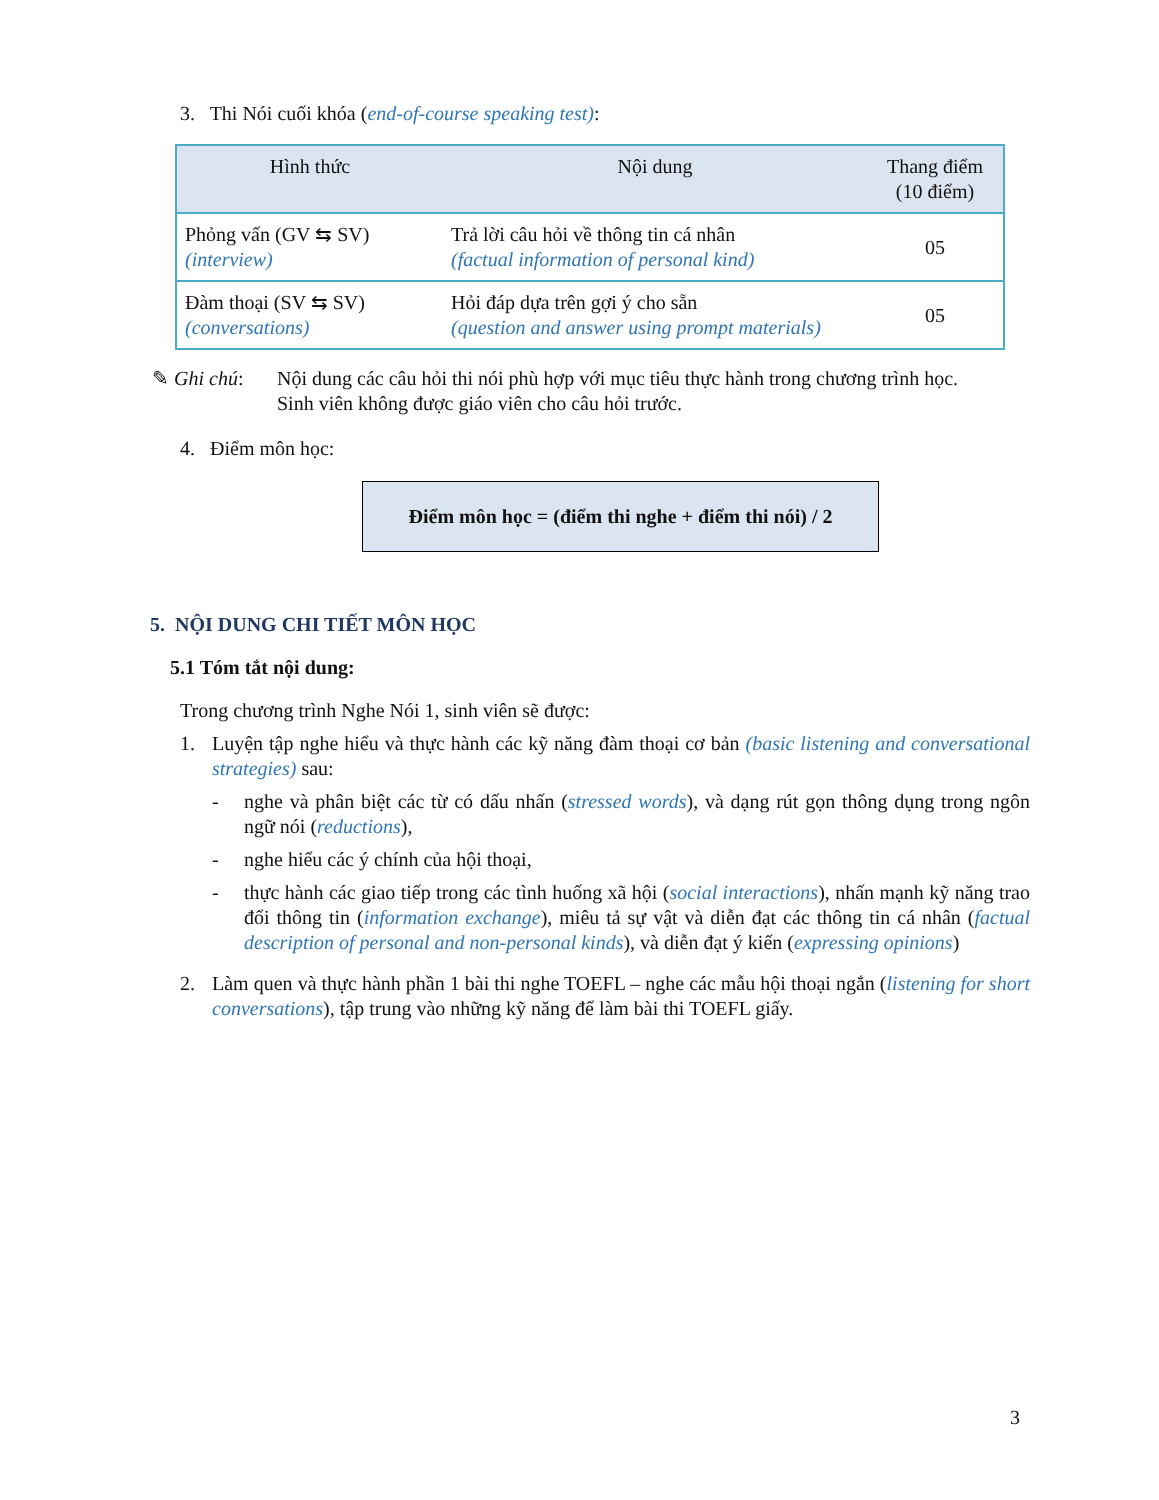3. Thi Nói cuối khóa (end-of-course speaking test):
| Hình thức | Nội dung | Thang điểm (10 điểm) |
| --- | --- | --- |
| Phỏng vấn (GV ⇆ SV) (interview) | Trả lời câu hỏi về thông tin cá nhân (factual information of personal kind) | 05 |
| Đàm thoại (SV ⇆ SV) (conversations) | Hỏi đáp dựa trên gợi ý cho sẵn (question and answer using prompt materials) | 05 |
✎ Ghi chú: Nội dung các câu hỏi thi nói phù hợp với mục tiêu thực hành trong chương trình học.
Sinh viên không được giáo viên cho câu hỏi trước.
4. Điểm môn học:
Điểm môn học = (điểm thi nghe + điểm thi nói) / 2
5. NỘI DUNG CHI TIẾT MÔN HỌC
5.1 Tóm tắt nội dung:
Trong chương trình Nghe Nói 1, sinh viên sẽ được:
1. Luyện tập nghe hiểu và thực hành các kỹ năng đàm thoại cơ bản (basic listening and conversational strategies) sau:
- nghe và phân biệt các từ có dấu nhấn (stressed words), và dạng rút gọn thông dụng trong ngôn ngữ nói (reductions),
- nghe hiểu các ý chính của hội thoại,
- thực hành các giao tiếp trong các tình huống xã hội (social interactions), nhấn mạnh kỹ năng trao đổi thông tin (information exchange), miêu tả sự vật và diễn đạt các thông tin cá nhân (factual description of personal and non-personal kinds), và diễn đạt ý kiến (expressing opinions)
2. Làm quen và thực hành phần 1 bài thi nghe TOEFL – nghe các mẫu hội thoại ngắn (listening for short conversations), tập trung vào những kỹ năng để làm bài thi TOEFL giấy.
3